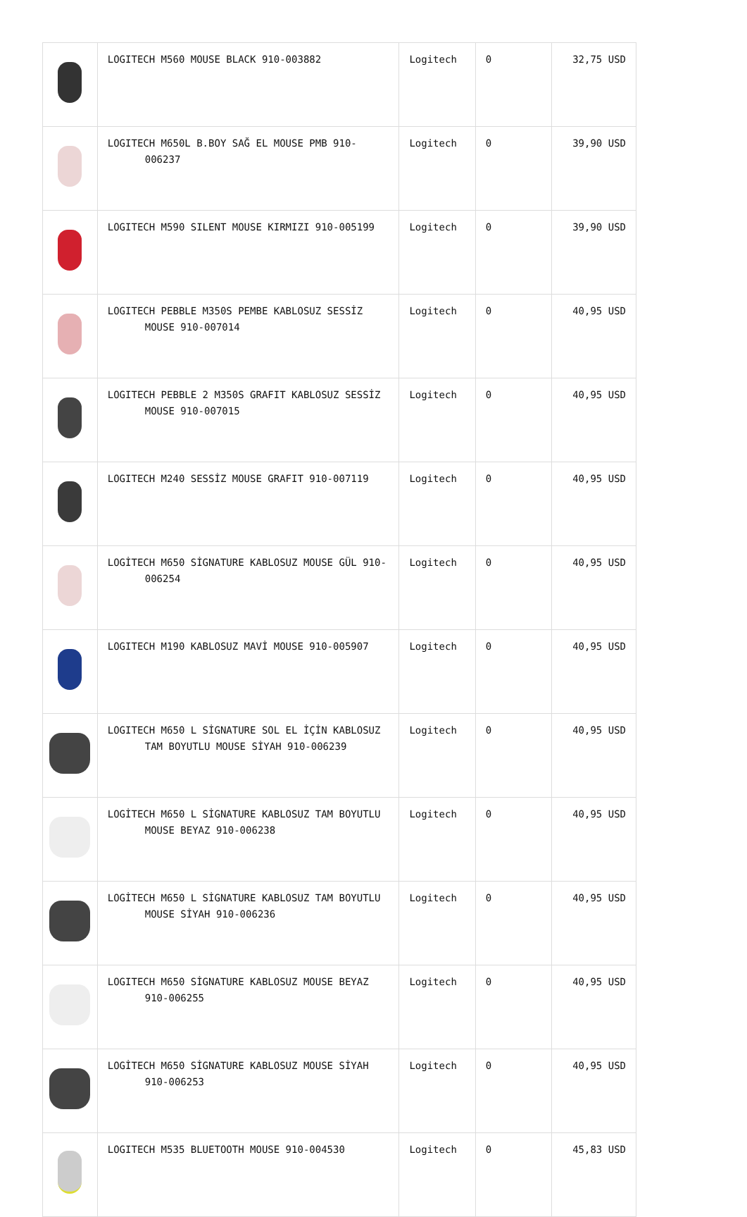| | LOGITECH M560 MOUSE BLACK 910-003882 | Logitech | 0 | 32,75 USD |
| | LOGITECH M650L B.BOY SAĞ EL MOUSE PMB 910-006237 | Logitech | 0 | 39,90 USD |
| | LOGITECH M590 SILENT MOUSE KIRMIZI 910-005199 | Logitech | 0 | 39,90 USD |
| | LOGITECH PEBBLE M350S PEMBE KABLOSUZ SESSİZ MOUSE 910-007014 | Logitech | 0 | 40,95 USD |
| | LOGITECH PEBBLE 2 M350S GRAFIT KABLOSUZ SESSİZ MOUSE 910-007015 | Logitech | 0 | 40,95 USD |
| | LOGITECH M240 SESSİZ MOUSE GRAFIT 910-007119 | Logitech | 0 | 40,95 USD |
| | LOGİTECH M650 SİGNATURE KABLOSUZ MOUSE GÜL 910-006254 | Logitech | 0 | 40,95 USD |
| | LOGITECH M190 KABLOSUZ MAVİ MOUSE 910-005907 | Logitech | 0 | 40,95 USD |
| | LOGITECH M650 L SİGNATURE SOL EL İÇİN KABLOSUZ TAM BOYUTLU MOUSE SİYAH 910-006239 | Logitech | 0 | 40,95 USD |
| | LOGİTECH M650 L SİGNATURE KABLOSUZ TAM BOYUTLU MOUSE BEYAZ 910-006238 | Logitech | 0 | 40,95 USD |
| | LOGİTECH M650 L SİGNATURE KABLOSUZ TAM BOYUTLU MOUSE SİYAH 910-006236 | Logitech | 0 | 40,95 USD |
| | LOGITECH M650 SİGNATURE KABLOSUZ MOUSE BEYAZ 910-006255 | Logitech | 0 | 40,95 USD |
| | LOGİTECH M650 SİGNATURE KABLOSUZ MOUSE SİYAH 910-006253 | Logitech | 0 | 40,95 USD |
| | LOGITECH M535 BLUETOOTH MOUSE 910-004530 | Logitech | 0 | 45,83 USD |